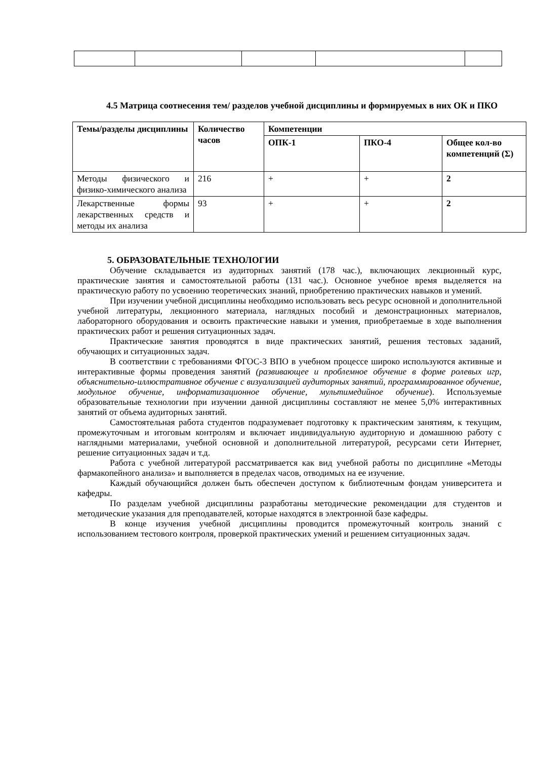4.5 Матрица соотнесения тем/ разделов учебной дисциплины и формируемых в них ОК и ПКО
| Темы/разделы дисциплины | Количество часов | Компетенции | | |
| --- | --- | --- | --- | --- |
| | | ОПК-1 | ПКО-4 | Общее кол-во компетенций (Σ) |
| Методы физического и физико-химического анализа | 216 | + | + | 2 |
| Лекарственные формы лекарственных средств и методы их анализа | 93 | + | + | 2 |
5. ОБРАЗОВАТЕЛЬНЫЕ ТЕХНОЛОГИИ
Обучение складывается из аудиторных занятий (178 час.), включающих лекционный курс, практические занятия и самостоятельной работы (131 час.). Основное учебное время выделяется на практическую работу по усвоению теоретических знаний, приобретению практических навыков и умений.
При изучении учебной дисциплины необходимо использовать весь ресурс основной и дополнительной учебной литературы, лекционного материала, наглядных пособий и демонстрационных материалов, лабораторного оборудования и освоить практические навыки и умения, приобретаемые в ходе выполнения практических работ и решения ситуационных задач.
Практические занятия проводятся в виде практических занятий, решения тестовых заданий, обучающих и ситуационных задач.
В соответствии с требованиями ФГОС-3 ВПО в учебном процессе широко используются активные и интерактивные формы проведения занятий (развивающее и проблемное обучение в форме ролевых игр, объяснительно-иллюстративное обучение с визуализацией аудиторных занятий, программированное обучение, модульное обучение, информатизационное обучение, мультимедийное обучение). Используемые образовательные технологии при изучении данной дисциплины составляют не менее 5,0% интерактивных занятий от объема аудиторных занятий.
Самостоятельная работа студентов подразумевает подготовку к практическим занятиям, к текущим, промежуточным и итоговым контролям и включает индивидуальную аудиторную и домашнюю работу с наглядными материалами, учебной основной и дополнительной литературой, ресурсами сети Интернет, решение ситуационных задач и т.д.
Работа с учебной литературой рассматривается как вид учебной работы по дисциплине «Методы фармакопейного анализа» и выполняется в пределах часов, отводимых на ее изучение.
Каждый обучающийся должен быть обеспечен доступом к библиотечным фондам университета и кафедры.
По разделам учебной дисциплины разработаны методические рекомендации для студентов и методические указания для преподавателей, которые находятся в электронной базе кафедры.
В конце изучения учебной дисциплины проводится промежуточный контроль знаний с использованием тестового контроля, проверкой практических умений и решением ситуационных задач.